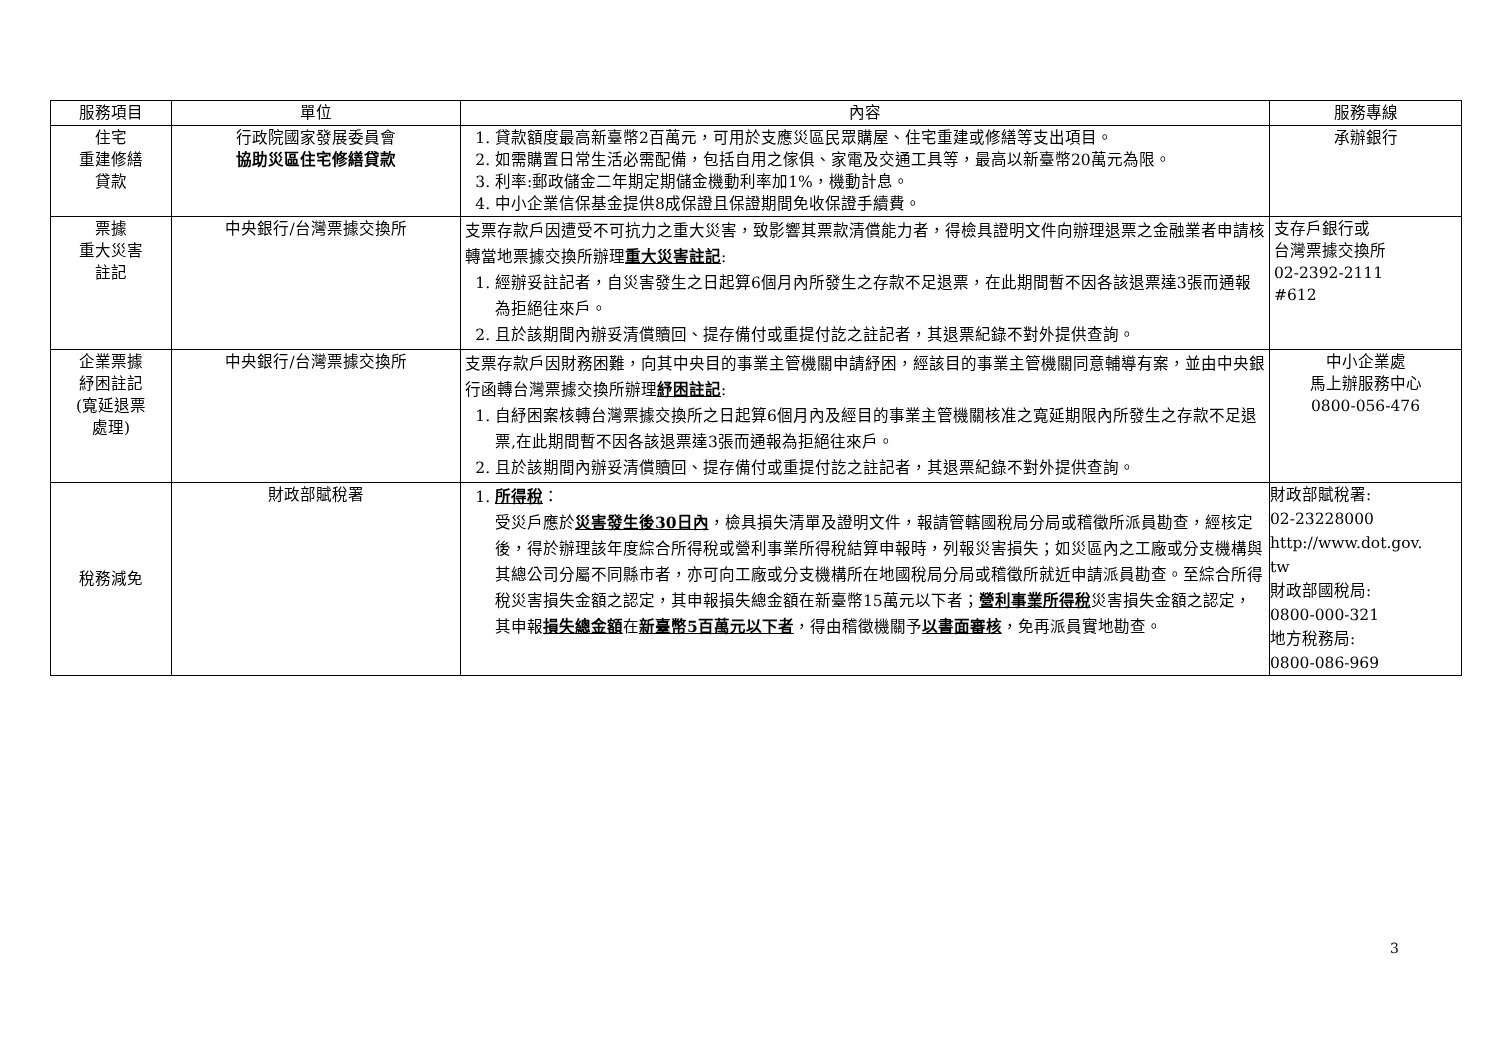| 服務項目 | 單位 | 內容 | 服務專線 |
| --- | --- | --- | --- |
| 住宅 重建修繕 貸款 | 行政院國家發展委員會 協助災區住宅修繕貸款 | 1. 貸款額度最高新臺幣2百萬元，可用於支應災區民眾購屋、住宅重建或修繕等支出項目。 2. 如需購置日常生活必需配備，包括自用之傢俱、家電及交通工具等，最高以新臺幣20萬元為限。 3. 利率:郵政儲金二年期定期儲金機動利率加1%，機動計息。 4. 中小企業信保基金提供8成保證且保證期間免收保證手續費。 | 承辦銀行 |
| 票據 重大災害 註記 | 中央銀行/台灣票據交換所 | 支票存款戶因遭受不可抗力之重大災害，致影響其票款清償能力者，得檢具證明文件向辦理退票之金融業者申請核轉當地票據交換所辦理 重大災害註記 : 1. 經辦妥註記者，自災害發生之日起算6個月內所發生之存款不足退票，在此期間暫不因各該退票達3張而通報為拒絕往來戶。 2. 且於該期間內辦妥清償贖回、提存備付或重提付訖之註記者，其退票紀錄不對外提供查詢。 | 支存戶銀行或 台灣票據交換所 02-2392-2111 #612 |
| 企業票據 紓困註記 (寬延退票 處理) | 中央銀行/台灣票據交換所 | 支票存款戶因財務困難，向其中央目的事業主管機關申請紓困，經該目的事業主管機關同意輔導有案，並由中央銀行函轉台灣票據交換所辦理 紓困註記 : 1. 自紓困案核轉台灣票據交換所之日起算6個月內及經目的事業主管機關核准之寬延期限內所發生之存款不足退票,在此期間暫不因各該退票達3張而通報為拒絕往來戶。 2. 且於該期間內辦妥清償贖回、提存備付或重提付訖之註記者，其退票紀錄不對外提供查詢。 | 中小企業處 馬上辦服務中心 0800-056-476 |
| 稅務減免 | 財政部賦稅署 | 1. 所得稅 ： 受災戶應於 災害發生後30日內 ，檢具損失清單及證明文件，報請管轄國稅局分局或稽徵所派員勘查，經核定後，得於辦理該年度綜合所得稅或營利事業所得稅結算申報時，列報災害損失；如災區內之工廠或分支機構與其總公司分屬不同縣市者，亦可向工廠或分支機構所在地國稅局分局或稽徵所就近申請派員勘查。至綜合所得稅災害損失金額之認定，其申報損失總金額在新臺幣15萬元以下者； 營利事業所得稅 災害損失金額之認定，其申報 損失總金額 在 新臺幣5百萬元以下者 ，得由稽徵機關予 以書面審核 ，免再派員實地勘查。 | 財政部賦稅署: 02-23228000 http://www.dot.gov. tw 財政部國稅局: 0800-000-321 地方稅務局: 0800-086-969 |
3